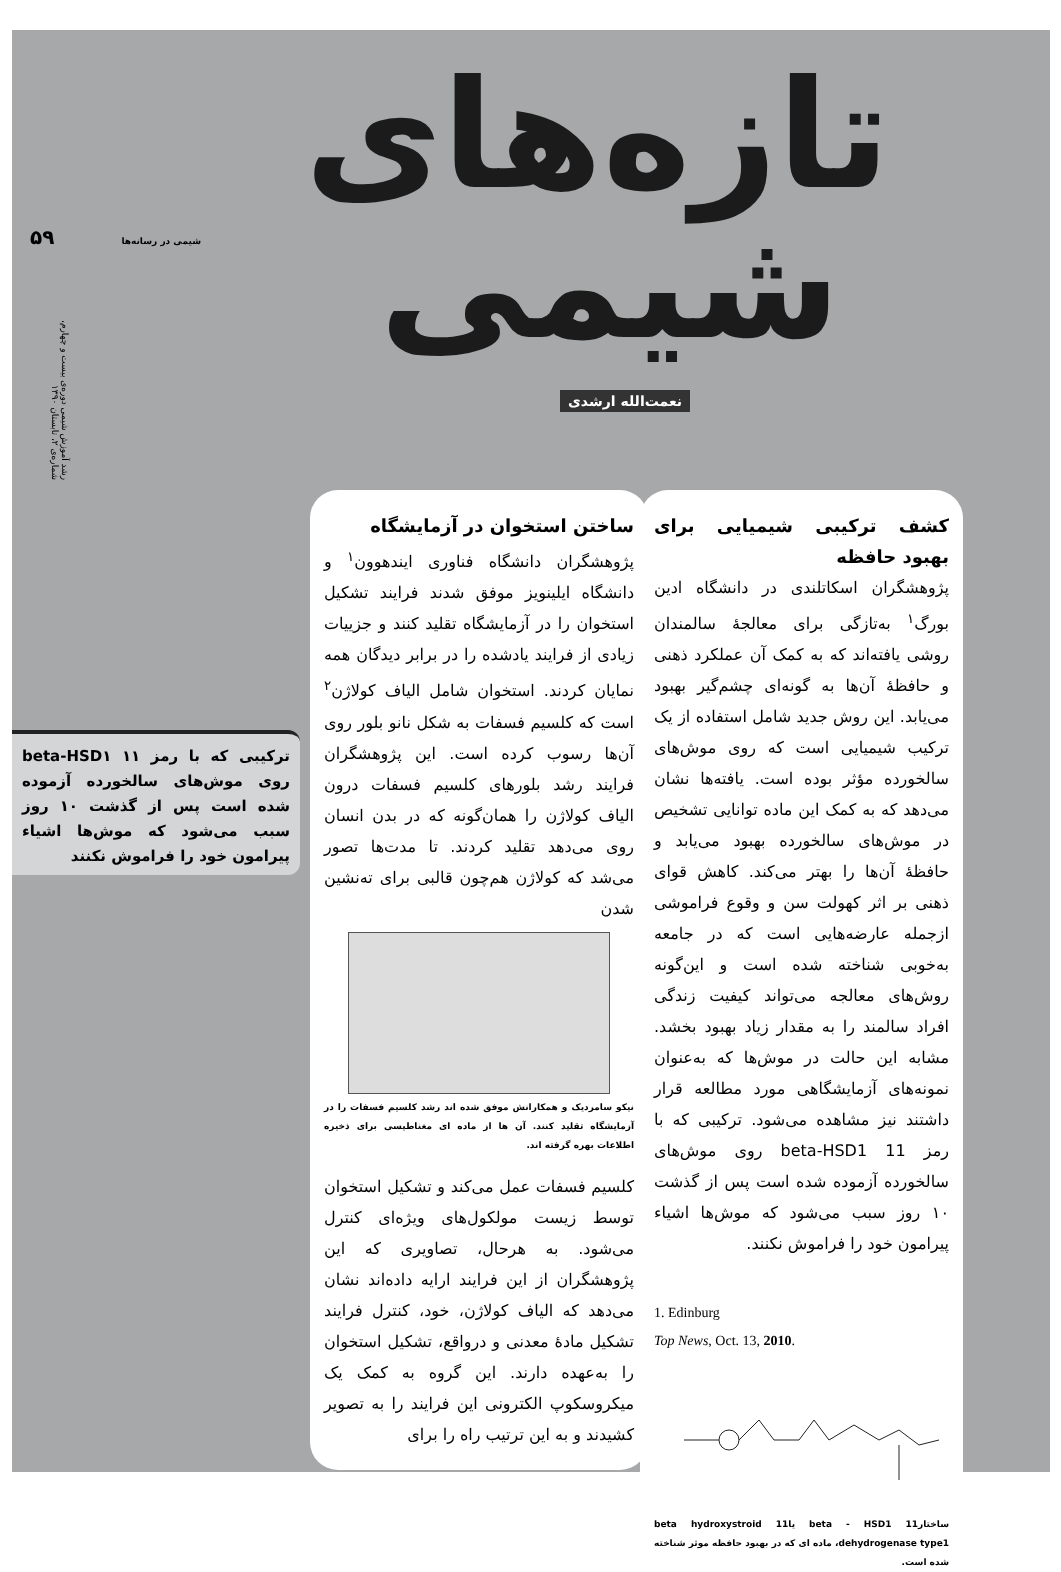تازه‌های شیمی
نعمت‌الله ارشدی
۵۹ شیمی در رسانه‌ها
رشد آموزش شیمی دوره‌ی بیست و چهارم، شماره‌ی ۲، تابستان ۱۳۹۰
کشف ترکیبی شیمیایی برای بهبود حافظه
پژوهشگران اسکاتلندی در دانشگاه ادین بورگ<sup>۱</sup> به‌تازگی برای معالجهٔ سالمندان روشی یافته‌اند که به کمک آن عملکرد ذهنی و حافظهٔ آن‌ها به گونه‌ای چشم‌گیر بهبود می‌یابد. این روش جدید شامل استفاده از یک ترکیب شیمیایی است که روی موش‌های سالخورده مؤثر بوده است. یافته‌ها نشان می‌دهد که به کمک این ماده توانایی تشخیص در موش‌های سالخورده بهبود می‌یابد و حافظهٔ آن‌ها را بهتر می‌کند. کاهش قوای ذهنی بر اثر کهولت سن و وقوع فراموشی ازجمله عارضه‌هایی است که در جامعه به‌خوبی شناخته شده است و این‌گونه روش‌های معالجه می‌تواند کیفیت زندگی افراد سالمند را به مقدار زیاد بهبود بخشد. مشابه این حالت در موش‌ها که به‌عنوان نمونه‌های آزمایشگاهی مورد مطالعه قرار داشتند نیز مشاهده می‌شود. ترکیبی که با رمز 11 beta-HSD1 روی موش‌های سالخورده آزموده شده است پس از گذشت ۱۰ روز سبب می‌شود که موش‌ها اشیاء پیرامون خود را فراموش نکنند.
1. Edinburg
Top News, Oct. 13, 2010.
ساختار11 beta - HSD1 یا11 beta hydroxystroid dehydrogenase type1، ماده ای که در بهبود حافظه موثر شناخته شده است.
ساختن استخوان در آزمایشگاه
پژوهشگران دانشگاه فناوری ایندهوون<sup>۱</sup> و دانشگاه ایلینویز موفق شدند فرایند تشکیل استخوان را در آزمایشگاه تقلید کنند و جزییات زیادی از فرایند یادشده را در برابر دیدگان همه نمایان کردند. استخوان شامل الیاف کولاژن<sup>۲</sup> است که کلسیم فسفات به شکل نانو بلور روی آن‌ها رسوب کرده است. این پژوهشگران فرایند رشد بلورهای کلسیم فسفات درون الیاف کولاژن را همان‌گونه که در بدن انسان روی می‌دهد تقلید کردند. تا مدت‌ها تصور می‌شد که کولاژن هم‌چون قالبی برای ته‌نشین شدن
نیکو سامردیک و همکارانش موفق شده اند رشد کلسیم فسفات را در آزمایشگاه تقلید کنند. آن ها از ماده ای مغناطیسی برای ذخیره اطلاعات بهره گرفته اند.
کلسیم فسفات عمل می‌کند و تشکیل استخوان توسط زیست مولکول‌های ویژه‌ای کنترل می‌شود. به هرحال، تصاویری که این پژوهشگران از این فرایند ارایه داده‌اند نشان می‌دهد که الیاف کولاژن، خود، کنترل فرایند تشکیل مادهٔ معدنی و درواقع، تشکیل استخوان را به‌عهده دارند. این گروه به کمک یک میکروسکوپ الکترونی این فرایند را به تصویر کشیدند و به این ترتیب راه را برای
ترکیبی که با رمز beta-HSD۱ ۱۱ روی موش‌های سالخورده آزموده شده است پس از گذشت ۱۰ روز سبب می‌شود که موش‌ها اشیاء پیرامون خود را فراموش نکنند